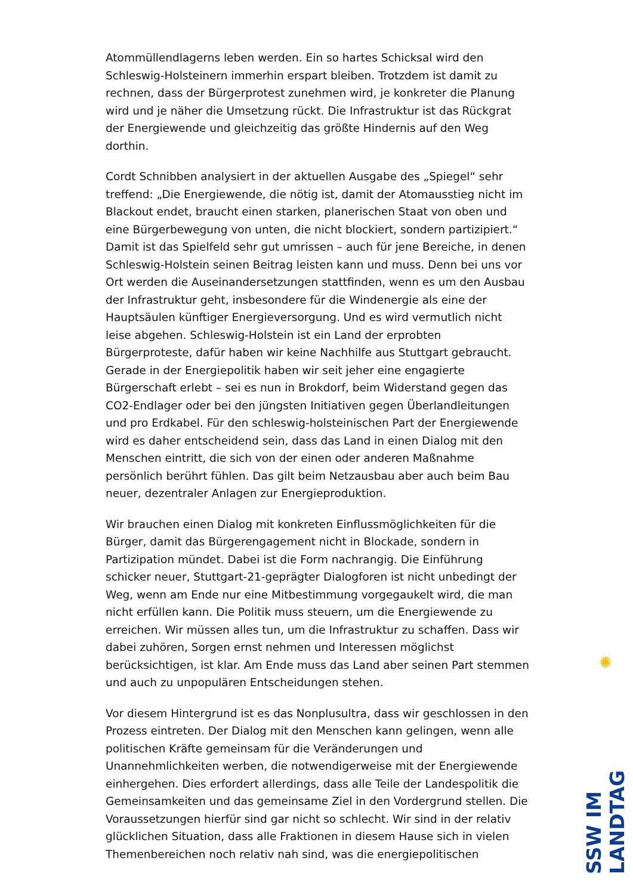Atommüllendlagerns leben werden. Ein so hartes Schicksal wird den Schleswig-Holsteinern immerhin erspart bleiben. Trotzdem ist damit zu rechnen, dass der Bürgerprotest zunehmen wird, je konkreter die Planung wird und je näher die Umsetzung rückt. Die Infrastruktur ist das Rückgrat der Energiewende und gleichzeitig das größte Hindernis auf den Weg dorthin.
Cordt Schnibben analysiert in der aktuellen Ausgabe des „Spiegel“ sehr treffend: „Die Energiewende, die nötig ist, damit der Atomausstieg nicht im Blackout endet, braucht einen starken, planerischen Staat von oben und eine Bürgerbewegung von unten, die nicht blockiert, sondern partizipiert.“ Damit ist das Spielfeld sehr gut umrissen – auch für jene Bereiche, in denen Schleswig-Holstein seinen Beitrag leisten kann und muss. Denn bei uns vor Ort werden die Auseinandersetzungen stattfinden, wenn es um den Ausbau der Infrastruktur geht, insbesondere für die Windenergie als eine der Hauptsäulen künftiger Energieversorgung. Und es wird vermutlich nicht leise abgehen. Schleswig-Holstein ist ein Land der erprobten Bürgerproteste, dafür haben wir keine Nachhilfe aus Stuttgart gebraucht. Gerade in der Energiepolitik haben wir seit jeher eine engagierte Bürgerschaft erlebt – sei es nun in Brokdorf, beim Widerstand gegen das CO2-Endlager oder bei den jüngsten Initiativen gegen Überlandleitungen und pro Erdkabel. Für den schleswig-holsteinischen Part der Energiewende wird es daher entscheidend sein, dass das Land in einen Dialog mit den Menschen eintritt, die sich von der einen oder anderen Maßnahme persönlich berührt fühlen. Das gilt beim Netzausbau aber auch beim Bau neuer, dezentraler Anlagen zur Energieproduktion.
Wir brauchen einen Dialog mit konkreten Einflussmöglichkeiten für die Bürger, damit das Bürgerengagement nicht in Blockade, sondern in Partizipation mündet. Dabei ist die Form nachrangig. Die Einführung schicker neuer, Stuttgart-21-geprägter Dialogforen ist nicht unbedingt der Weg, wenn am Ende nur eine Mitbestimmung vorgegaukelt wird, die man nicht erfüllen kann. Die Politik muss steuern, um die Energiewende zu erreichen. Wir müssen alles tun, um die Infrastruktur zu schaffen. Dass wir dabei zuhören, Sorgen ernst nehmen und Interessen möglichst berücksichtigen, ist klar. Am Ende muss das Land aber seinen Part stemmen und auch zu unpopulären Entscheidungen stehen.
Vor diesem Hintergrund ist es das Nonplusultra, dass wir geschlossen in den Prozess eintreten. Der Dialog mit den Menschen kann gelingen, wenn alle politischen Kräfte gemeinsam für die Veränderungen und Unannehmlichkeiten werben, die notwendigerweise mit der Energiewende einhergehen. Dies erfordert allerdings, dass alle Teile der Landespolitik die Gemeinsamkeiten und das gemeinsame Ziel in den Vordergrund stellen. Die Voraussetzungen hierfür sind gar nicht so schlecht. Wir sind in der relativ glücklichen Situation, dass alle Fraktionen in diesem Hause sich in vielen Themenbereichen noch relativ nah sind, was die energiepolitischen
✺
SSW IM LANDTAG